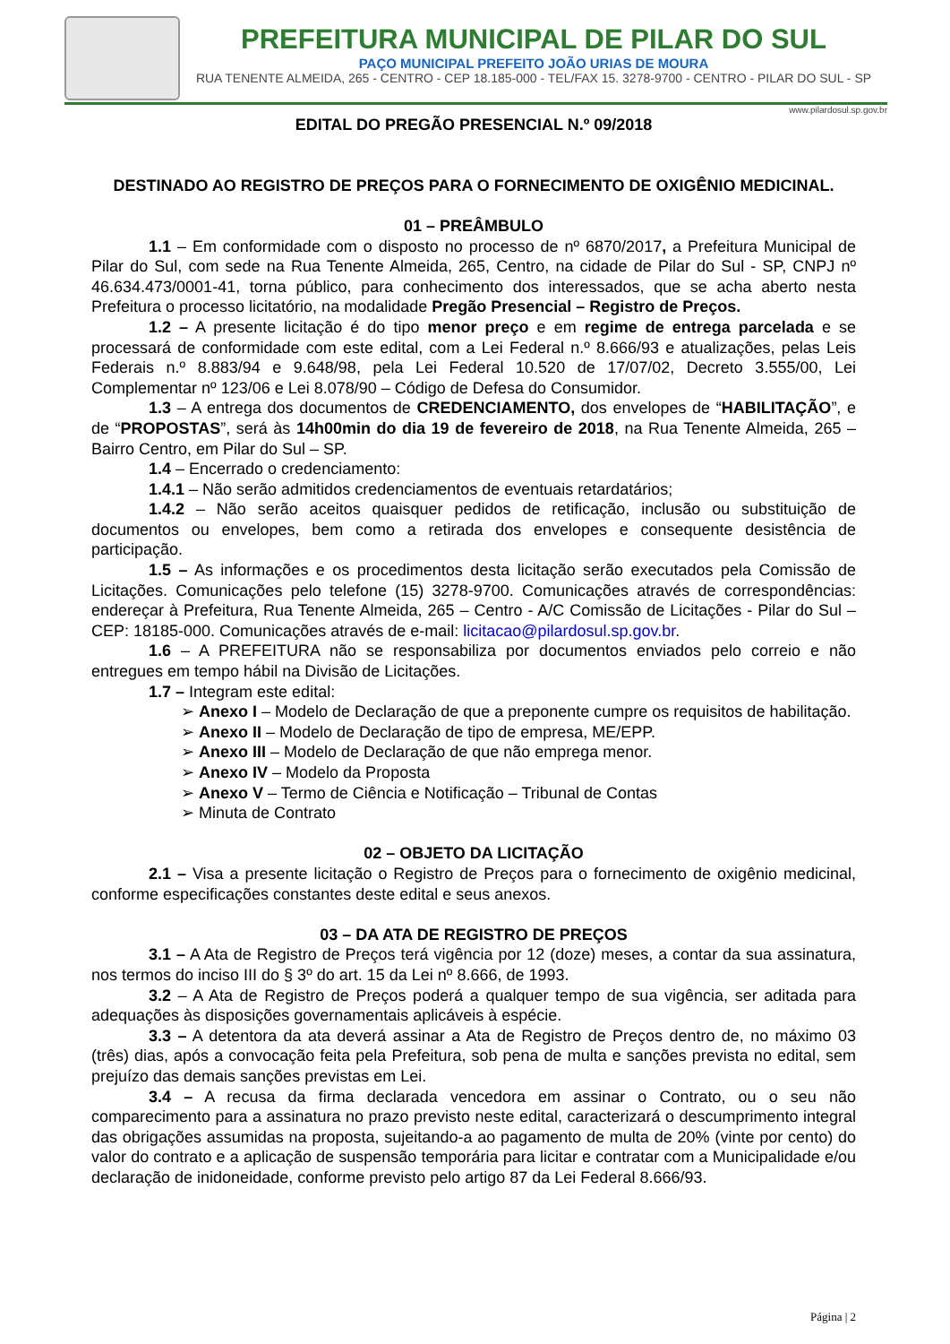PREFEITURA MUNICIPAL DE PILAR DO SUL
PAÇO MUNICIPAL PREFEITO JOÃO URIAS DE MOURA
RUA TENENTE ALMEIDA, 265 - CENTRO - CEP 18.185-000 - TEL/FAX 15. 3278-9700 - CENTRO - PILAR DO SUL - SP
www.pilardosul.sp.gov.br
EDITAL DO PREGÃO PRESENCIAL N.º 09/2018
DESTINADO AO REGISTRO DE PREÇOS PARA O FORNECIMENTO DE OXIGÊNIO MEDICINAL.
01 – PREÂMBULO
1.1 – Em conformidade com o disposto no processo de nº 6870/2017, a Prefeitura Municipal de Pilar do Sul, com sede na Rua Tenente Almeida, 265, Centro, na cidade de Pilar do Sul - SP, CNPJ nº 46.634.473/0001-41, torna público, para conhecimento dos interessados, que se acha aberto nesta Prefeitura o processo licitatório, na modalidade Pregão Presencial – Registro de Preços.
1.2 – A presente licitação é do tipo menor preço e em regime de entrega parcelada e se processará de conformidade com este edital, com a Lei Federal n.º 8.666/93 e atualizações, pelas Leis Federais n.º 8.883/94 e 9.648/98, pela Lei Federal 10.520 de 17/07/02, Decreto 3.555/00, Lei Complementar nº 123/06 e Lei 8.078/90 – Código de Defesa do Consumidor.
1.3 – A entrega dos documentos de CREDENCIAMENTO, dos envelopes de “HABILITAÇÃO”, e de “PROPOSTAS”, será às 14h00min do dia 19 de fevereiro de 2018, na Rua Tenente Almeida, 265 – Bairro Centro, em Pilar do Sul – SP.
1.4 – Encerrado o credenciamento:
1.4.1 – Não serão admitidos credenciamentos de eventuais retardatários;
1.4.2 – Não serão aceitos quaisquer pedidos de retificação, inclusão ou substituição de documentos ou envelopes, bem como a retirada dos envelopes e consequente desistência de participação.
1.5 – As informações e os procedimentos desta licitação serão executados pela Comissão de Licitações. Comunicações pelo telefone (15) 3278-9700. Comunicações através de correspondências: endereçar à Prefeitura, Rua Tenente Almeida, 265 – Centro - A/C Comissão de Licitações - Pilar do Sul – CEP: 18185-000. Comunicações através de e-mail: licitacao@pilardosul.sp.gov.br.
1.6 – A PREFEITURA não se responsabiliza por documentos enviados pelo correio e não entregues em tempo hábil na Divisão de Licitações.
1.7 – Integram este edital:
➢ Anexo I – Modelo de Declaração de que a preponente cumpre os requisitos de habilitação.
➢ Anexo II – Modelo de Declaração de tipo de empresa, ME/EPP.
➢ Anexo III – Modelo de Declaração de que não emprega menor.
➢ Anexo IV – Modelo da Proposta
➢ Anexo V – Termo de Ciência e Notificação – Tribunal de Contas
➢ Minuta de Contrato
02 – OBJETO DA LICITAÇÃO
2.1 – Visa a presente licitação o Registro de Preços para o fornecimento de oxigênio medicinal, conforme especificações constantes deste edital e seus anexos.
03 – DA ATA DE REGISTRO DE PREÇOS
3.1 – A Ata de Registro de Preços terá vigência por 12 (doze) meses, a contar da sua assinatura, nos termos do inciso III do § 3º do art. 15 da Lei nº 8.666, de 1993.
3.2 – A Ata de Registro de Preços poderá a qualquer tempo de sua vigência, ser aditada para adequações às disposições governamentais aplicáveis à espécie.
3.3 – A detentora da ata deverá assinar a Ata de Registro de Preços dentro de, no máximo 03 (três) dias, após a convocação feita pela Prefeitura, sob pena de multa e sanções prevista no edital, sem prejuízo das demais sanções previstas em Lei.
3.4 – A recusa da firma declarada vencedora em assinar o Contrato, ou o seu não comparecimento para a assinatura no prazo previsto neste edital, caracterizará o descumprimento integral das obrigações assumidas na proposta, sujeitando-a ao pagamento de multa de 20% (vinte por cento) do valor do contrato e a aplicação de suspensão temporária para licitar e contratar com a Municipalidade e/ou declaração de inidoneidade, conforme previsto pelo artigo 87 da Lei Federal 8.666/93.
Página | 2